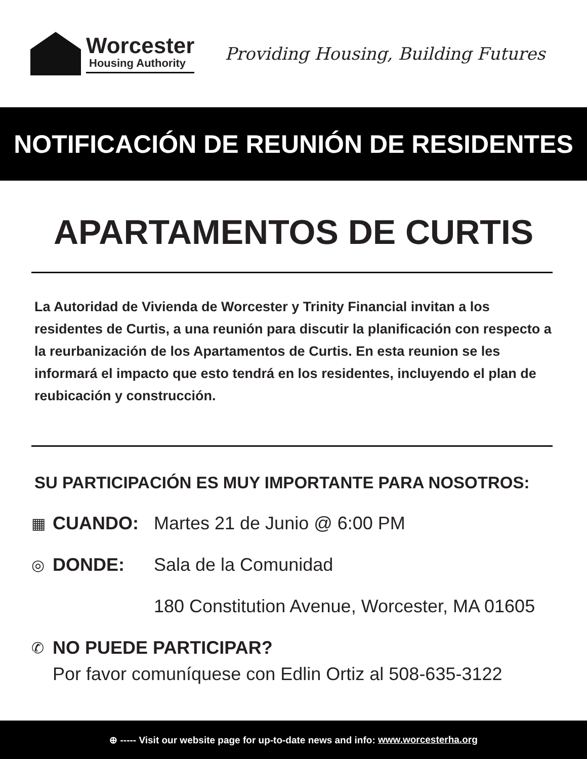Worcester
Housing Authority
Providing Housing, Building Futures
NOTIFICACIÓN DE REUNIÓN DE RESIDENTES
APARTAMENTOS DE CURTIS
La Autoridad de Vivienda de Worcester y Trinity Financial invitan a los residentes de Curtis, a una reunión para discutir la planificación con respecto a la reurbanización de los Apartamentos de Curtis. En esta reunion se les informará el impacto que esto tendrá en los residentes, incluyendo el plan de reubicación y construcción.
SU PARTICIPACIÓN ES MUY IMPORTANTE PARA NOSOTROS:
▦ CUANDO: Martes 21 de Junio @ 6:00 PM
◎ DONDE: Sala de la Comunidad
180 Constitution Avenue, Worcester, MA 01605
✆ NO PUEDE PARTICIPAR?
Por favor comuníquese con Edlin Ortiz al 508-635-3122
⊕ ----- Visit our website page for up-to-date news and info: www.worcesterha.org